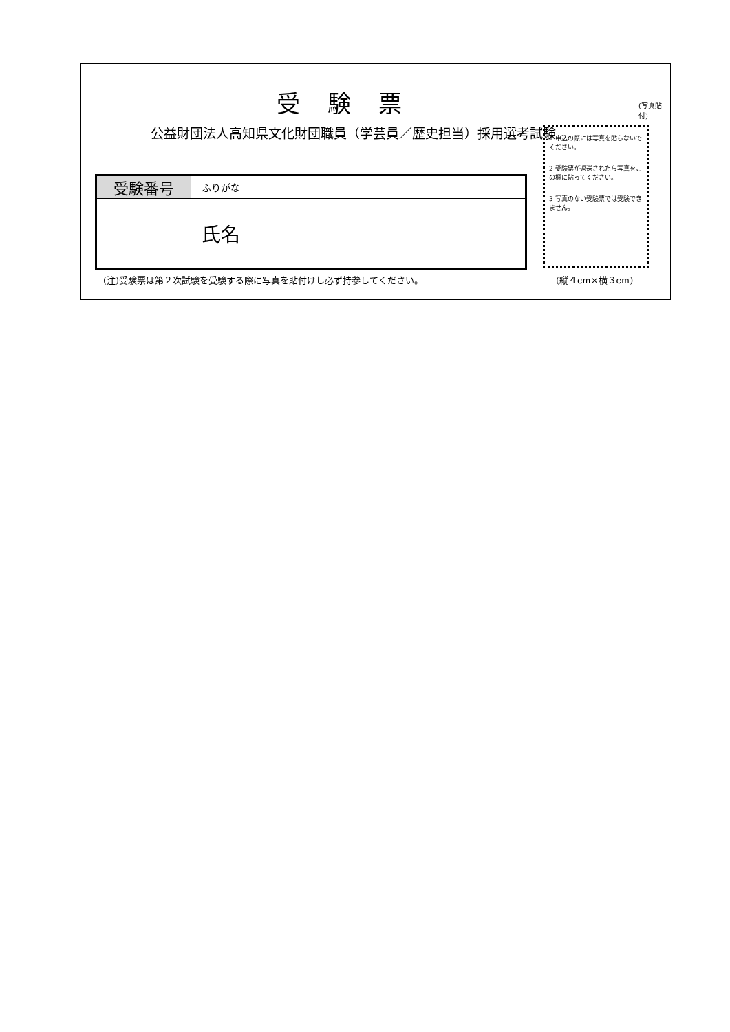受験票
公益財団法人高知県文化財団職員（学芸員／歴史担当）採用選考試験
(写真貼付)
| 受験番号 | ふりがな | |
| | 氏名 | |
1 申込の際には写真を貼らないでください。
2 受験票が返送されたら写真をこの欄に貼ってください。
3 写真のない受験票では受験できません。
(注)受験票は第２次試験を受験する際に写真を貼付けし必ず持参してください。
(縦４cm×横３cm)